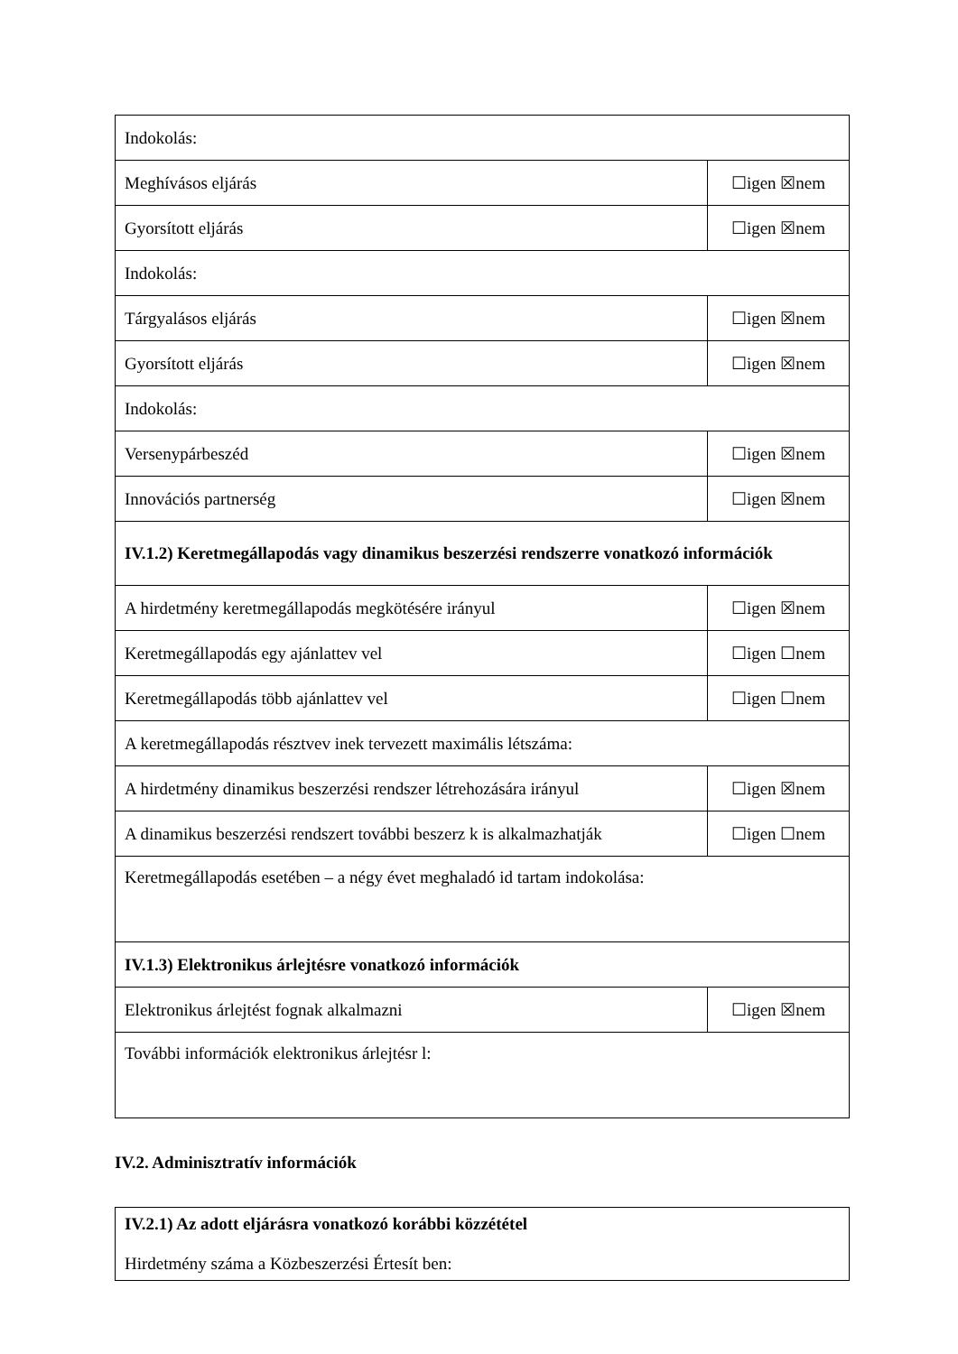| Indokolás: | |
| Meghívásos eljárás | ☐igen ☒nem |
| Gyorsított eljárás | ☐igen ☒nem |
| Indokolás: | |
| Tárgyalásos eljárás | ☐igen ☒nem |
| Gyorsított eljárás | ☐igen ☒nem |
| Indokolás: | |
| Versenypárbeszéd | ☐igen ☒nem |
| Innovációs partnerség | ☐igen ☒nem |
| IV.1.2) Keretmegállapodás vagy dinamikus beszerzési rendszerre vonatkozó információk | |
| A hirdetmény keretmegállapodás megkötésére irányul | ☐igen ☒nem |
| Keretmegállapodás egy ajánlattev vel | ☐igen ☐nem |
| Keretmegállapodás több ajánlattev vel | ☐igen ☐nem |
| A keretmegállapodás résztvev inek tervezett maximális létszáma: | |
| A hirdetmény dinamikus beszerzési rendszer létrehozására irányul | ☐igen ☒nem |
| A dinamikus beszerzési rendszert további beszerz k is alkalmazhatják | ☐igen ☐nem |
| Keretmegállapodás esetében – a négy évet meghaladó id tartam indokolása: | |
| IV.1.3) Elektronikus árlejtésre vonatkozó információk | |
| Elektronikus árlejtést fognak alkalmazni | ☐igen ☒nem |
| További információk elektronikus árlejtésr l: | |
IV.2. Adminisztratív információk
| IV.2.1) Az adott eljárásra vonatkozó korábbi közzététel Hirdetmény száma a Közbeszerzési Értesít ben: |